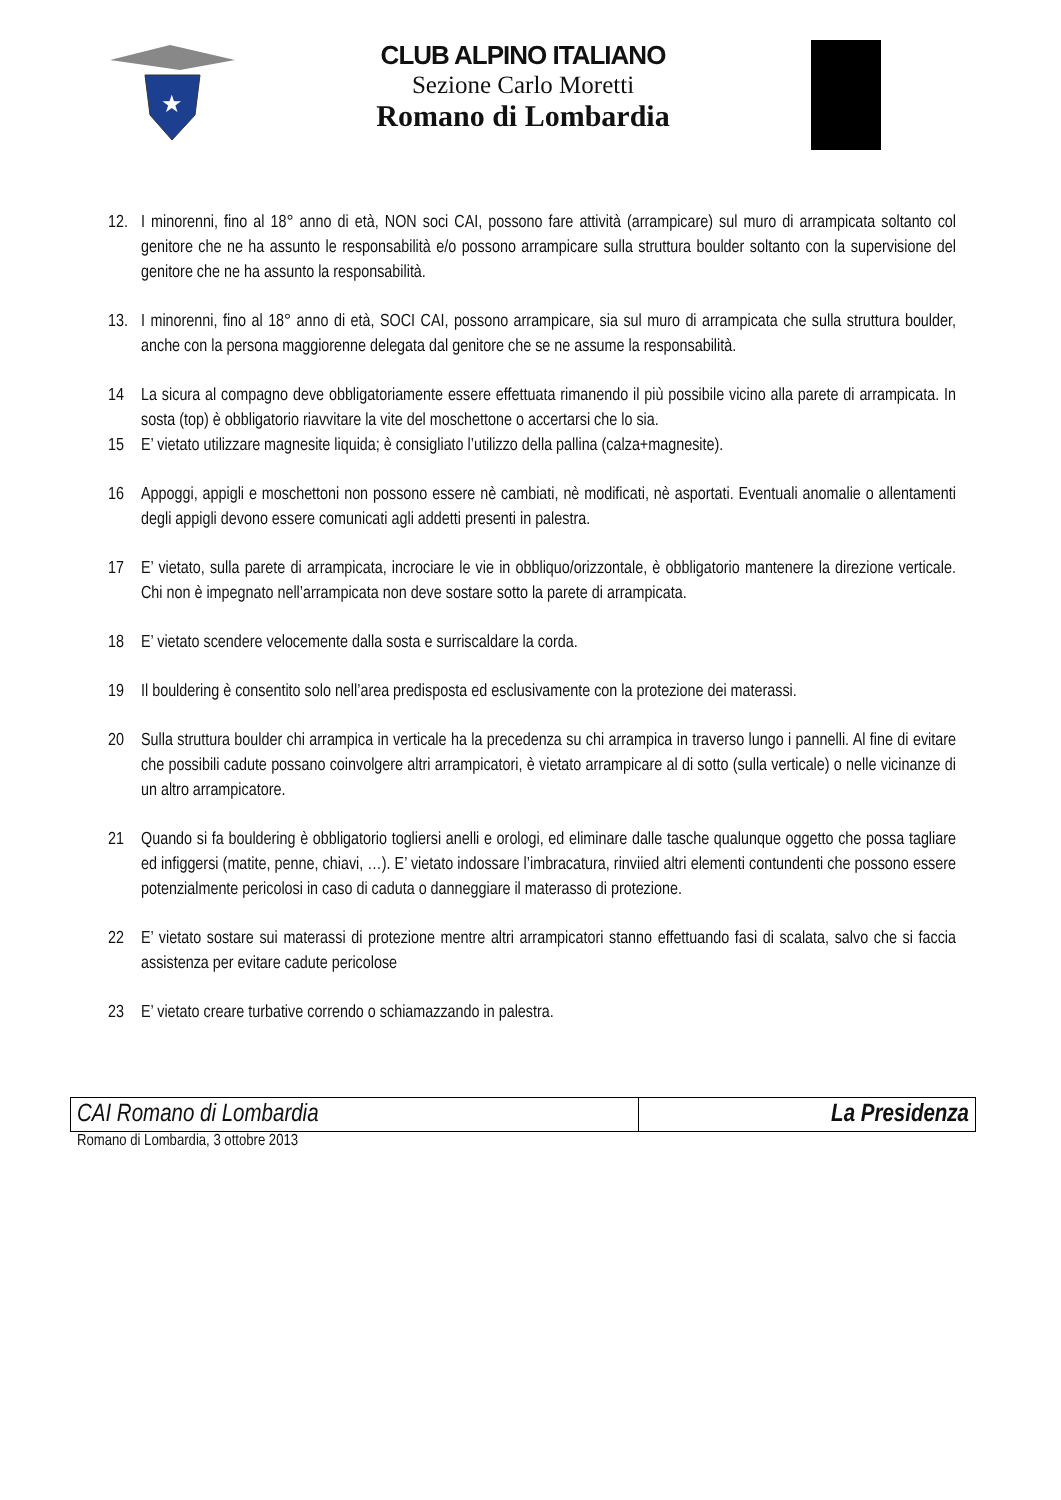★
CLUB ALPINO ITALIANO
Sezione Carlo Moretti
Romano di Lombardia
12. I minorenni, fino al 18° anno di età, NON soci CAI, possono fare attività (arrampicare) sul muro di arrampicata soltanto col genitore che ne ha assunto le responsabilità e/o possono arrampicare sulla struttura boulder soltanto con la supervisione del genitore che ne ha assunto la responsabilità.
13. I minorenni, fino al 18° anno di età, SOCI CAI, possono arrampicare, sia sul muro di arrampicata che sulla struttura boulder, anche con la persona maggiorenne delegata dal genitore che se ne assume la responsabilità.
14 La sicura al compagno deve obbligatoriamente essere effettuata rimanendo il più possibile vicino alla parete di arrampicata. In sosta (top) è obbligatorio riavvitare la vite del moschettone o accertarsi che lo sia.
15 E’ vietato utilizzare magnesite liquida; è consigliato l’utilizzo della pallina (calza+magnesite).
16 Appoggi, appigli e moschettoni non possono essere nè cambiati, nè modificati, nè asportati. Eventuali anomalie o allentamenti degli appigli devono essere comunicati agli addetti presenti in palestra.
17 E’ vietato, sulla parete di arrampicata, incrociare le vie in obbliquo/orizzontale, è obbligatorio mantenere la direzione verticale. Chi non è impegnato nell’arrampicata non deve sostare sotto la parete di arrampicata.
18 E’ vietato scendere velocemente dalla sosta e surriscaldare la corda.
19 Il bouldering è consentito solo nell’area predisposta ed esclusivamente con la protezione dei materassi.
20 Sulla struttura boulder chi arrampica in verticale ha la precedenza su chi arrampica in traverso lungo i pannelli. Al fine di evitare che possibili cadute possano coinvolgere altri arrampicatori, è vietato arrampicare al di sotto (sulla verticale) o nelle vicinanze di un altro arrampicatore.
21 Quando si fa bouldering è obbligatorio togliersi anelli e orologi, ed eliminare dalle tasche qualunque oggetto che possa tagliare ed infiggersi (matite, penne, chiavi, …). E’ vietato indossare l’imbracatura, rinviied altri elementi contundenti che possono essere potenzialmente pericolosi in caso di caduta o danneggiare il materasso di protezione.
22 E’ vietato sostare sui materassi di protezione mentre altri arrampicatori stanno effettuando fasi di scalata, salvo che si faccia assistenza per evitare cadute pericolose
23 E’ vietato creare turbative correndo o schiamazzando in palestra.
| CAI Romano di Lombardia | La Presidenza |
Romano di Lombardia, 3 ottobre 2013